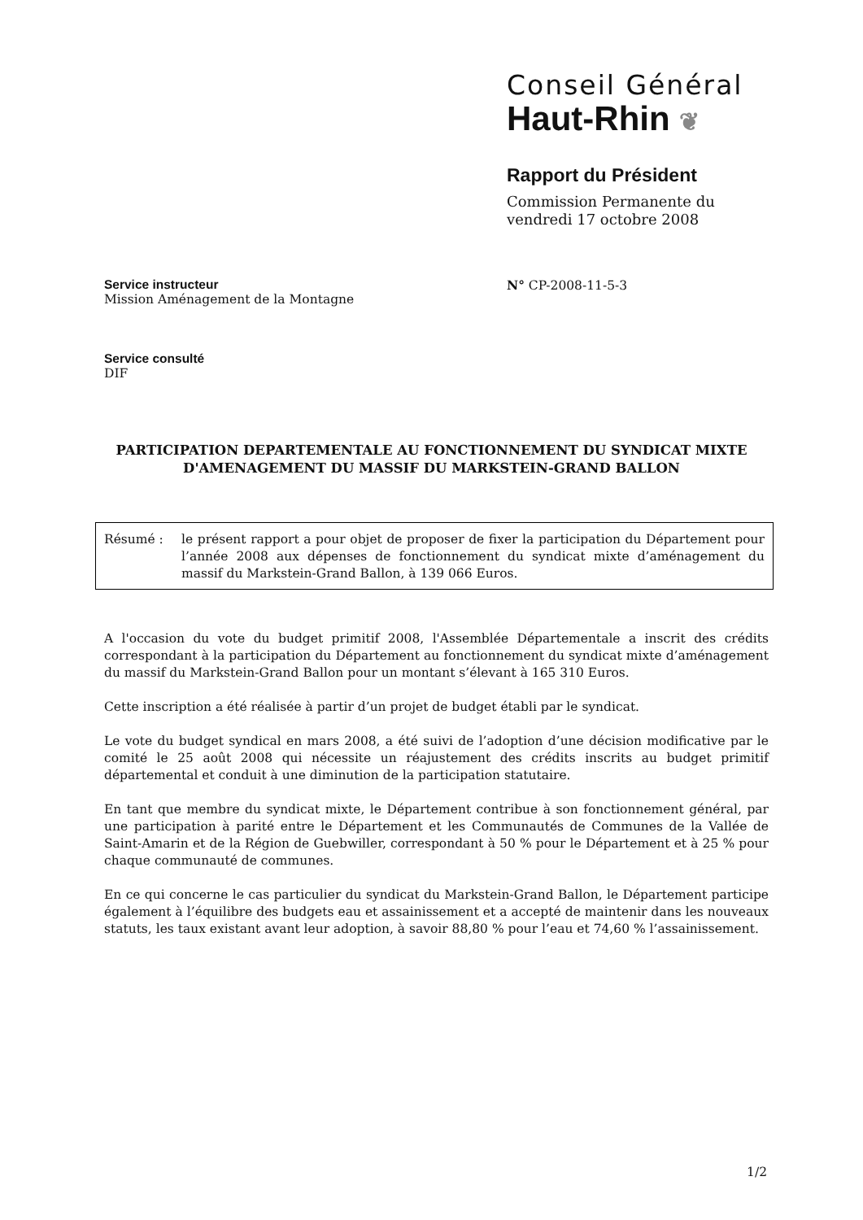Conseil Général
Haut-Rhin ❦
Rapport du Président
Commission Permanente du
vendredi 17 octobre 2008
Service instructeur
Mission Aménagement de la Montagne
N° CP-2008-11-5-3
Service consulté
DIF
PARTICIPATION DEPARTEMENTALE AU FONCTIONNEMENT DU SYNDICAT MIXTE D'AMENAGEMENT DU MASSIF DU MARKSTEIN-GRAND BALLON
Résumé : le présent rapport a pour objet de proposer de fixer la participation du Département pour l’année 2008 aux dépenses de fonctionnement du syndicat mixte d’aménagement du massif du Markstein-Grand Ballon, à 139 066 Euros.
A l'occasion du vote du budget primitif 2008, l'Assemblée Départementale a inscrit des crédits correspondant à la participation du Département au fonctionnement du syndicat mixte d’aménagement du massif du Markstein-Grand Ballon pour un montant s’élevant à 165 310 Euros.
Cette inscription a été réalisée à partir d’un projet de budget établi par le syndicat.
Le vote du budget syndical en mars 2008, a été suivi de l’adoption d’une décision modificative par le comité le 25 août 2008 qui nécessite un réajustement des crédits inscrits au budget primitif départemental et conduit à une diminution de la participation statutaire.
En tant que membre du syndicat mixte, le Département contribue à son fonctionnement général, par une participation à parité entre le Département et les Communautés de Communes de la Vallée de Saint-Amarin et de la Région de Guebwiller, correspondant à 50 % pour le Département et à 25 % pour chaque communauté de communes.
En ce qui concerne le cas particulier du syndicat du Markstein-Grand Ballon, le Département participe également à l’équilibre des budgets eau et assainissement et a accepté de maintenir dans les nouveaux statuts, les taux existant avant leur adoption, à savoir 88,80 % pour l’eau et 74,60 % l’assainissement.
1/2